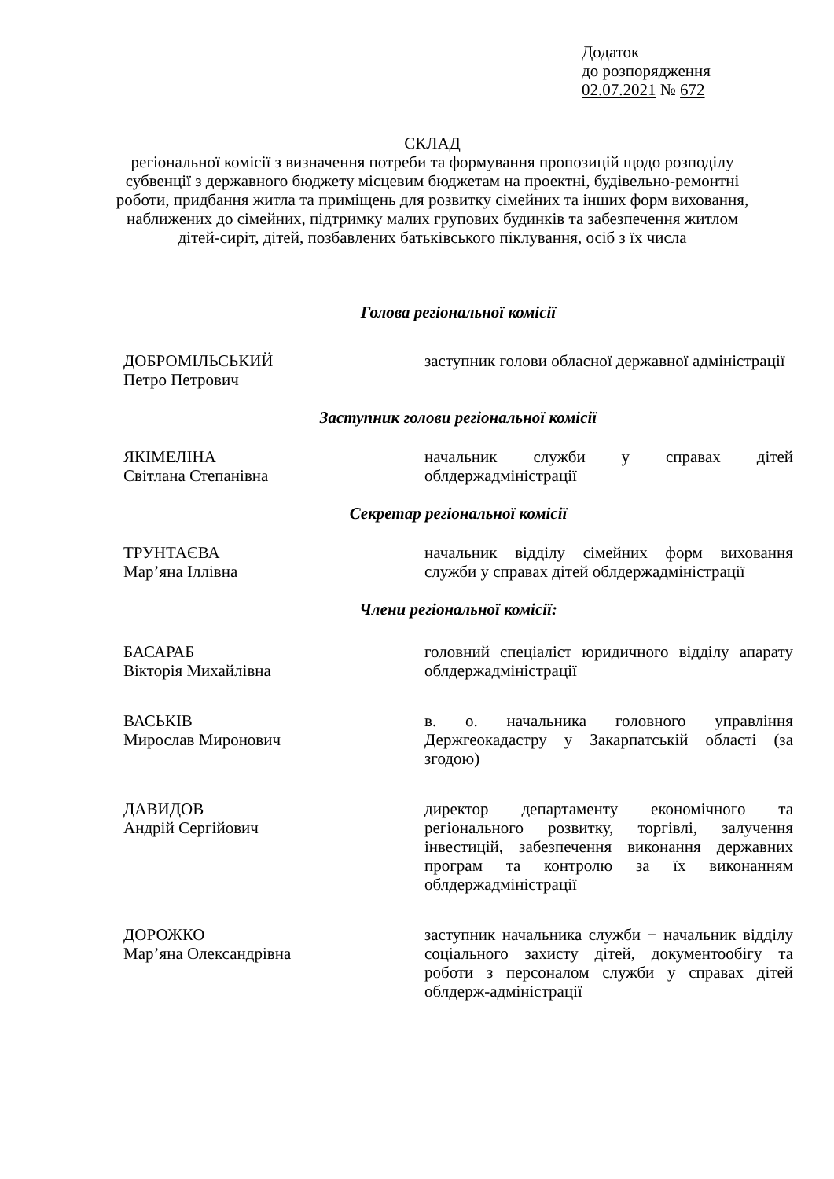Додаток
до розпорядження
02.07.2021 № 672
СКЛАД
регіональної комісії з визначення потреби та формування пропозицій щодо розподілу субвенції з державного бюджету місцевим бюджетам на проектні, будівельно-ремонтні роботи, придбання житла та приміщень для розвитку сімейних та інших форм виховання, наближених до сімейних, підтримку малих групових будинків та забезпечення житлом дітей-сиріт, дітей, позбавлених батьківського піклування, осіб з їх числа
Голова регіональної комісії
ДОБРОМІЛЬСЬКИЙ
Петро Петрович
заступник голови обласної державної адміністрації
Заступник голови регіональної комісії
ЯКІМЕЛІНА
Світлана Степанівна
начальник служби у справах дітей облдержадміністрації
Секретар регіональної комісії
ТРУНТАЄВА
Мар’яна Іллівна
начальник відділу сімейних форм виховання служби у справах дітей облдержадміністрації
Члени регіональної комісії:
БАСАРАБ
Вікторія Михайлівна
головний спеціаліст юридичного відділу апарату облдержадміністрації
ВАСЬКІВ
Мирослав Миронович
в. о. начальника головного управління Держгеокадастру у Закарпатській області (за згодою)
ДАВИДОВ
Андрій Сергійович
директор департаменту економічного та регіонального розвитку, торгівлі, залучення інвестицій, забезпечення виконання державних програм та контролю за їх виконанням облдержадміністрації
ДОРОЖКО
Мар’яна Олександрівна
заступник начальника служби − начальник відділу соціального захисту дітей, документообігу та роботи з персоналом служби у справах дітей облдерж-адміністрації